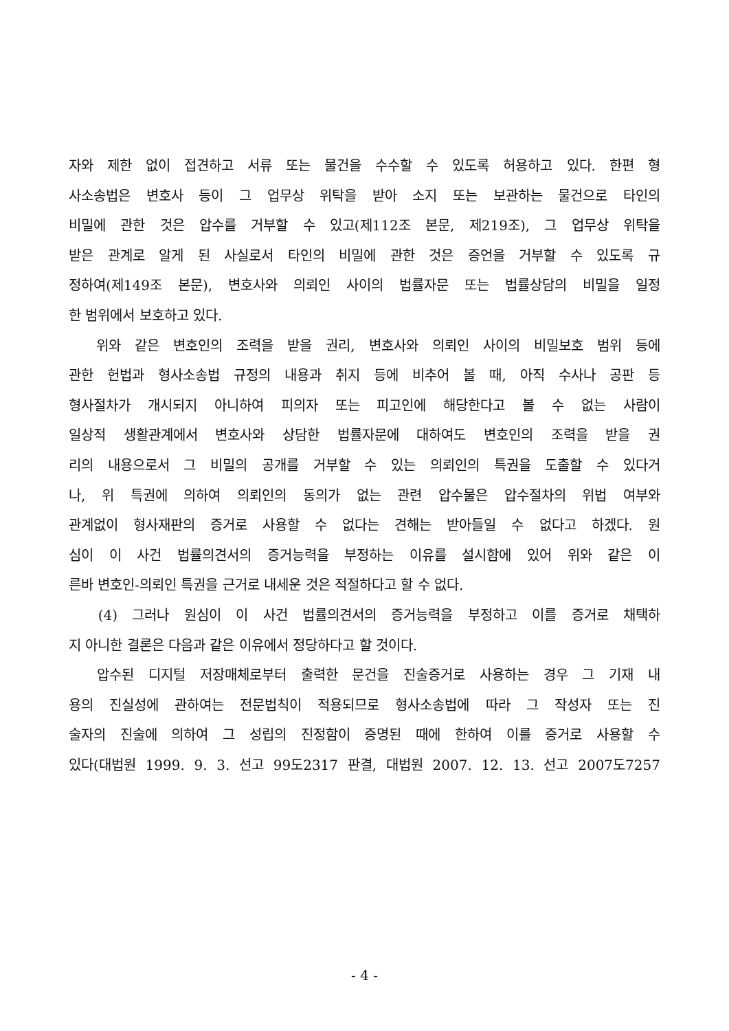자와 제한 없이 접견하고 서류 또는 물건을 수수할 수 있도록 허용하고 있다. 한편 형
사소송법은 변호사 등이 그 업무상 위탁을 받아 소지 또는 보관하는 물건으로 타인의
비밀에 관한 것은 압수를 거부할 수 있고(제112조 본문, 제219조), 그 업무상 위탁을
받은 관계로 알게 된 사실로서 타인의 비밀에 관한 것은 증언을 거부할 수 있도록 규
정하여(제149조 본문), 변호사와 의뢰인 사이의 법률자문 또는 법률상담의 비밀을 일정
한 범위에서 보호하고 있다.
위와 같은 변호인의 조력을 받을 권리, 변호사와 의뢰인 사이의 비밀보호 범위 등에
관한 헌법과 형사소송법 규정의 내용과 취지 등에 비추어 볼 때, 아직 수사나 공판 등
형사절차가 개시되지 아니하여 피의자 또는 피고인에 해당한다고 볼 수 없는 사람이
일상적 생활관계에서 변호사와 상담한 법률자문에 대하여도 변호인의 조력을 받을 권
리의 내용으로서 그 비밀의 공개를 거부할 수 있는 의뢰인의 특권을 도출할 수 있다거
나, 위 특권에 의하여 의뢰인의 동의가 없는 관련 압수물은 압수절차의 위법 여부와
관계없이 형사재판의 증거로 사용할 수 없다는 견해는 받아들일 수 없다고 하겠다. 원
심이 이 사건 법률의견서의 증거능력을 부정하는 이유를 설시함에 있어 위와 같은 이
른바 변호인-의뢰인 특권을 근거로 내세운 것은 적절하다고 할 수 없다.
(4) 그러나 원심이 이 사건 법률의견서의 증거능력을 부정하고 이를 증거로 채택하
지 아니한 결론은 다음과 같은 이유에서 정당하다고 할 것이다.
압수된 디지털 저장매체로부터 출력한 문건을 진술증거로 사용하는 경우 그 기재 내
용의 진실성에 관하여는 전문법칙이 적용되므로 형사소송법에 따라 그 작성자 또는 진
술자의 진술에 의하여 그 성립의 진정함이 증명된 때에 한하여 이를 증거로 사용할 수
있다(대법원 1999. 9. 3. 선고 99도2317 판결, 대법원 2007. 12. 13. 선고 2007도7257
- 4 -